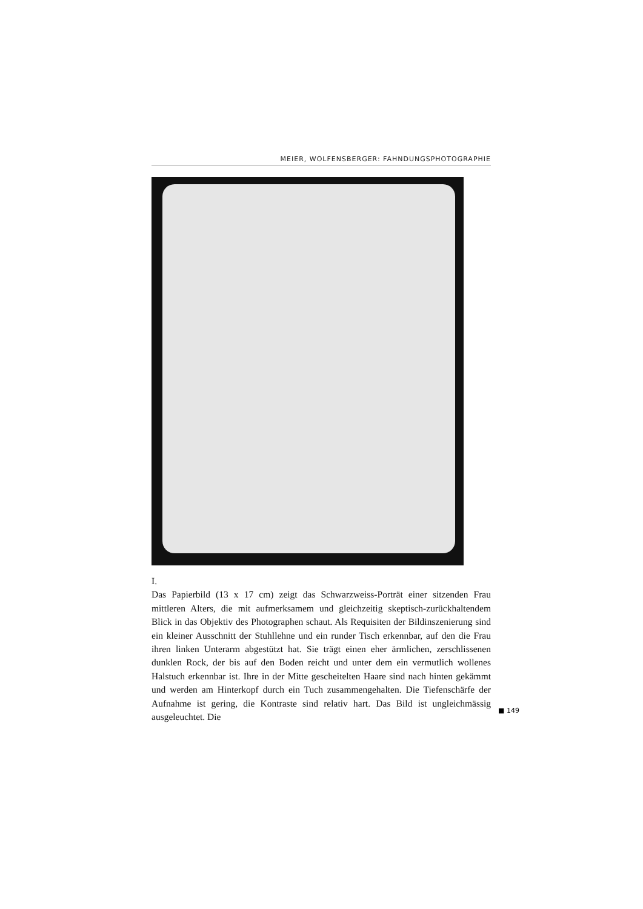MEIER, WOLFENSBERGER: FAHNDUNGSPHOTOGRAPHIE
I.
Das Papierbild (13 x 17 cm) zeigt das Schwarzweiss-Porträt einer sitzenden Frau mittleren Alters, die mit aufmerksamem und gleichzeitig skeptisch-zurückhaltendem Blick in das Objektiv des Photographen schaut. Als Requisiten der Bildinszenierung sind ein kleiner Ausschnitt der Stuhllehne und ein runder Tisch erkennbar, auf den die Frau ihren linken Unterarm abgestützt hat. Sie trägt einen eher ärmlichen, zerschlissenen dunklen Rock, der bis auf den Boden reicht und unter dem ein vermutlich wollenes Halstuch erkennbar ist. Ihre in der Mitte gescheitelten Haare sind nach hinten gekämmt und werden am Hinterkopf durch ein Tuch zusammengehalten. Die Tiefenschärfe der Aufnahme ist gering, die Kontraste sind relativ hart. Das Bild ist ungleichmässig ausgeleuchtet. Die
■ 149